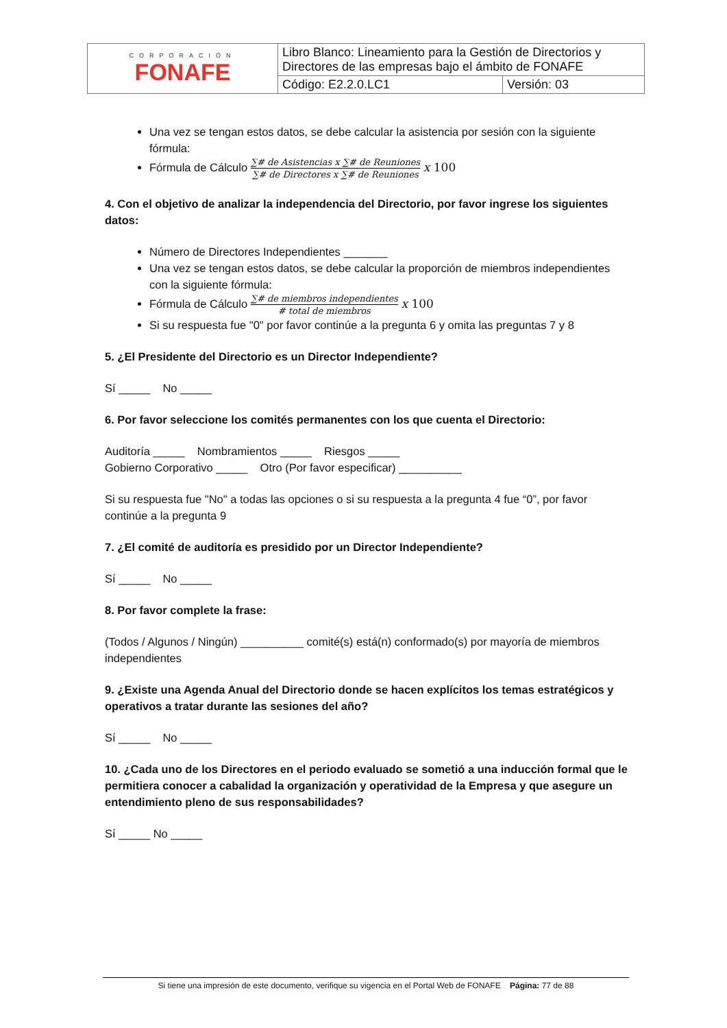| CORPORACIÓN FONAFE | Libro Blanco: Lineamiento para la Gestión de Directorios y Directores de las empresas bajo el ámbito de FONAFE | |
| | Código: E2.2.0.LC1 | Versión: 03 |
Una vez se tengan estos datos, se debe calcular la asistencia por sesión con la siguiente fórmula:
Fórmula de Cálculo ∑# de Asistencias x ∑# de Reuniones ∑# de Directores x ∑# de Reuniones x 100
4. Con el objetivo de analizar la independencia del Directorio, por favor ingrese los siguientes datos:
Número de Directores Independientes _______
Una vez se tengan estos datos, se debe calcular la proporción de miembros independientes con la siguiente fórmula:
Fórmula de Cálculo ∑# de miembros independientes # total de miembros x 100
Si su respuesta fue "0" por favor continúe a la pregunta 6 y omita las preguntas 7 y 8
5. ¿El Presidente del Directorio es un Director Independiente?
Sí _____ No _____
6. Por favor seleccione los comités permanentes con los que cuenta el Directorio:
Auditoría _____ Nombramientos _____ Riesgos _____
Gobierno Corporativo _____ Otro (Por favor especificar) __________
Si su respuesta fue "No" a todas las opciones o si su respuesta a la pregunta 4 fue “0”, por favor continúe a la pregunta 9
7. ¿El comité de auditoría es presidido por un Director Independiente?
Sí _____ No _____
8. Por favor complete la frase:
(Todos / Algunos / Ningún) __________ comité(s) está(n) conformado(s) por mayoría de miembros independientes
9. ¿Existe una Agenda Anual del Directorio donde se hacen explícitos los temas estratégicos y operativos a tratar durante las sesiones del año?
Sí _____ No _____
10. ¿Cada uno de los Directores en el periodo evaluado se sometió a una inducción formal que le permitiera conocer a cabalidad la organización y operatividad de la Empresa y que asegure un entendimiento pleno de sus responsabilidades?
Sí _____ No _____
Si tiene una impresión de este documento, verifique su vigencia en el Portal Web de FONAFE Página: 77 de 88